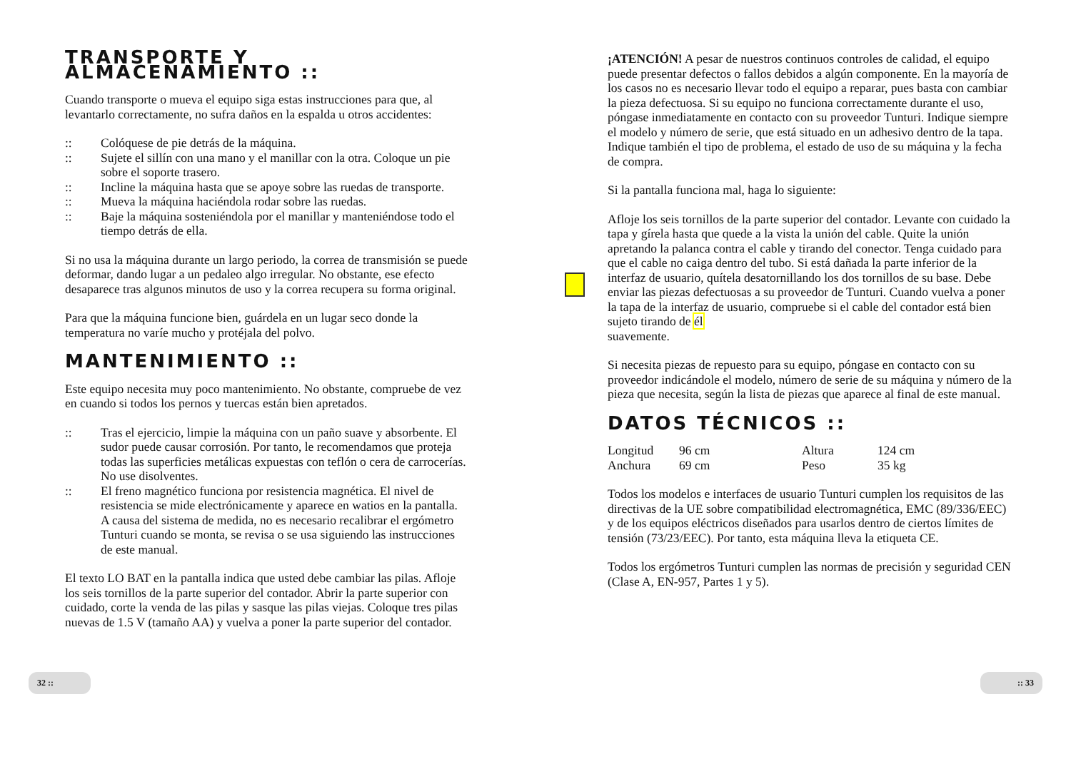TRANSPORTE Y ALMACENAMIENTO ::
Cuando transporte o mueva el equipo siga estas instrucciones para que, al levantarlo correctamente, no sufra daños en la espalda u otros accidentes:
:: Colóquese de pie detrás de la máquina.
:: Sujete el sillín con una mano y el manillar con la otra. Coloque un pie sobre el soporte trasero.
:: Incline la máquina hasta que se apoye sobre las ruedas de transporte.
:: Mueva la máquina haciéndola rodar sobre las ruedas.
:: Baje la máquina sosteniéndola por el manillar y manteniéndose todo el tiempo detrás de ella.
Si no usa la máquina durante un largo periodo, la correa de transmisión se puede deformar, dando lugar a un pedaleo algo irregular. No obstante, ese efecto desaparece tras algunos minutos de uso y la correa recupera su forma original.
Para que la máquina funcione bien, guárdela en un lugar seco donde la temperatura no varíe mucho y protéjala del polvo.
MANTENIMIENTO ::
Este equipo necesita muy poco mantenimiento. No obstante, compruebe de vez en cuando si todos los pernos y tuercas están bien apretados.
:: Tras el ejercicio, limpie la máquina con un paño suave y absorbente. El sudor puede causar corrosión. Por tanto, le recomendamos que proteja todas las superficies metálicas expuestas con teflón o cera de carrocerías. No use disolventes.
:: El freno magnético funciona por resistencia magnética. El nivel de resistencia se mide electrónicamente y aparece en watios en la pantalla. A causa del sistema de medida, no es necesario recalibrar el ergómetro Tunturi cuando se monta, se revisa o se usa siguiendo las instrucciones de este manual.
El texto LO BAT en la pantalla indica que usted debe cambiar las pilas. Afloje los seis tornillos de la parte superior del contador. Abrir la parte superior con cuidado, corte la venda de las pilas y sasque las pilas viejas. Coloque tres pilas nuevas de 1.5 V (tamaño AA) y vuelva a poner la parte superior del contador.
¡ATENCIÓN! A pesar de nuestros continuos controles de calidad, el equipo puede presentar defectos o fallos debidos a algún componente. En la mayoría de los casos no es necesario llevar todo el equipo a reparar, pues basta con cambiar la pieza defectuosa. Si su equipo no funciona correctamente durante el uso, póngase inmediatamente en contacto con su proveedor Tunturi. Indique siempre el modelo y número de serie, que está situado en un adhesivo dentro de la tapa. Indique también el tipo de problema, el estado de uso de su máquina y la fecha de compra.
Si la pantalla funciona mal, haga lo siguiente:
Afloje los seis tornillos de la parte superior del contador. Levante con cuidado la tapa y gírela hasta que quede a la vista la unión del cable. Quite la unión apretando la palanca contra el cable y tirando del conector. Tenga cuidado para que el cable no caiga dentro del tubo. Si está dañada la parte inferior de la interfaz de usuario, quítela desatornillando los dos tornillos de su base. Debe enviar las piezas defectuosas a su proveedor de Tunturi. Cuando vuelva a poner la tapa de la interfaz de usuario, compruebe si el cable del contador está bien sujeto tirando de él
suavemente.
Si necesita piezas de repuesto para su equipo, póngase en contacto con su proveedor indicándole el modelo, número de serie de su máquina y número de la pieza que necesita, según la lista de piezas que aparece al final de este manual.
DATOS TÉCNICOS ::
| Longitud | 96 cm | Altura | 124 cm |
| Anchura | 69 cm | Peso | 35 kg |
Todos los modelos e interfaces de usuario Tunturi cumplen los requisitos de las directivas de la UE sobre compatibilidad electromagnética, EMC (89/336/EEC) y de los equipos eléctricos diseñados para usarlos dentro de ciertos límites de tensión (73/23/EEC). Por tanto, esta máquina lleva la etiqueta CE.
Todos los ergómetros Tunturi cumplen las normas de precisión y seguridad CEN (Clase A, EN-957, Partes 1 y 5).
32 :: :: 33